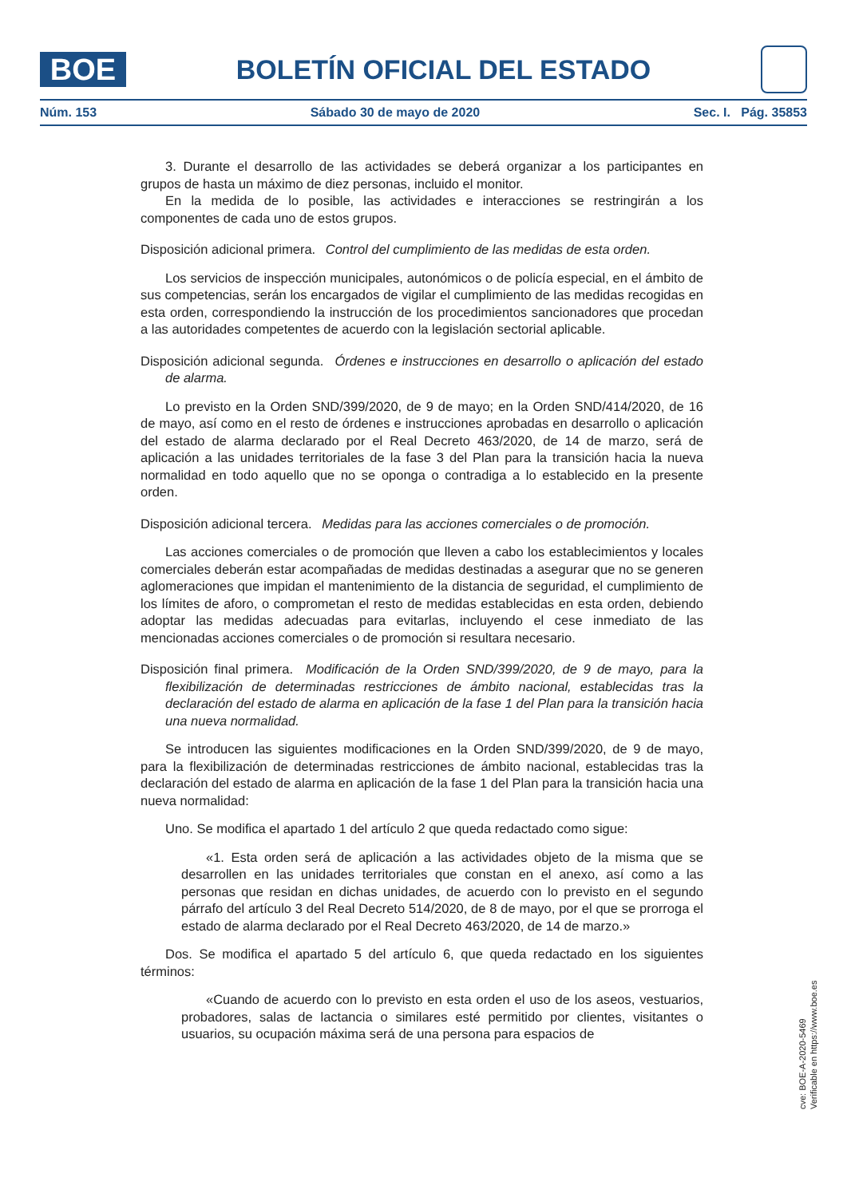BOE
BOLETÍN OFICIAL DEL ESTADO
Núm. 153 Sábado 30 de mayo de 2020 Sec. I. Pág. 35853
3. Durante el desarrollo de las actividades se deberá organizar a los participantes en grupos de hasta un máximo de diez personas, incluido el monitor.
En la medida de lo posible, las actividades e interacciones se restringirán a los componentes de cada uno de estos grupos.
Disposición adicional primera. Control del cumplimiento de las medidas de esta orden.
Los servicios de inspección municipales, autonómicos o de policía especial, en el ámbito de sus competencias, serán los encargados de vigilar el cumplimiento de las medidas recogidas en esta orden, correspondiendo la instrucción de los procedimientos sancionadores que procedan a las autoridades competentes de acuerdo con la legislación sectorial aplicable.
Disposición adicional segunda. Órdenes e instrucciones en desarrollo o aplicación del estado de alarma.
Lo previsto en la Orden SND/399/2020, de 9 de mayo; en la Orden SND/414/2020, de 16 de mayo, así como en el resto de órdenes e instrucciones aprobadas en desarrollo o aplicación del estado de alarma declarado por el Real Decreto 463/2020, de 14 de marzo, será de aplicación a las unidades territoriales de la fase 3 del Plan para la transición hacia la nueva normalidad en todo aquello que no se oponga o contradiga a lo establecido en la presente orden.
Disposición adicional tercera. Medidas para las acciones comerciales o de promoción.
Las acciones comerciales o de promoción que lleven a cabo los establecimientos y locales comerciales deberán estar acompañadas de medidas destinadas a asegurar que no se generen aglomeraciones que impidan el mantenimiento de la distancia de seguridad, el cumplimiento de los límites de aforo, o comprometan el resto de medidas establecidas en esta orden, debiendo adoptar las medidas adecuadas para evitarlas, incluyendo el cese inmediato de las mencionadas acciones comerciales o de promoción si resultara necesario.
Disposición final primera. Modificación de la Orden SND/399/2020, de 9 de mayo, para la flexibilización de determinadas restricciones de ámbito nacional, establecidas tras la declaración del estado de alarma en aplicación de la fase 1 del Plan para la transición hacia una nueva normalidad.
Se introducen las siguientes modificaciones en la Orden SND/399/2020, de 9 de mayo, para la flexibilización de determinadas restricciones de ámbito nacional, establecidas tras la declaración del estado de alarma en aplicación de la fase 1 del Plan para la transición hacia una nueva normalidad:
Uno. Se modifica el apartado 1 del artículo 2 que queda redactado como sigue:
«1. Esta orden será de aplicación a las actividades objeto de la misma que se desarrollen en las unidades territoriales que constan en el anexo, así como a las personas que residan en dichas unidades, de acuerdo con lo previsto en el segundo párrafo del artículo 3 del Real Decreto 514/2020, de 8 de mayo, por el que se prorroga el estado de alarma declarado por el Real Decreto 463/2020, de 14 de marzo.»
Dos. Se modifica el apartado 5 del artículo 6, que queda redactado en los siguientes términos:
«Cuando de acuerdo con lo previsto en esta orden el uso de los aseos, vestuarios, probadores, salas de lactancia o similares esté permitido por clientes, visitantes o usuarios, su ocupación máxima será de una persona para espacios de
cve: BOE-A-2020-5469
Verificable en https://www.boe.es